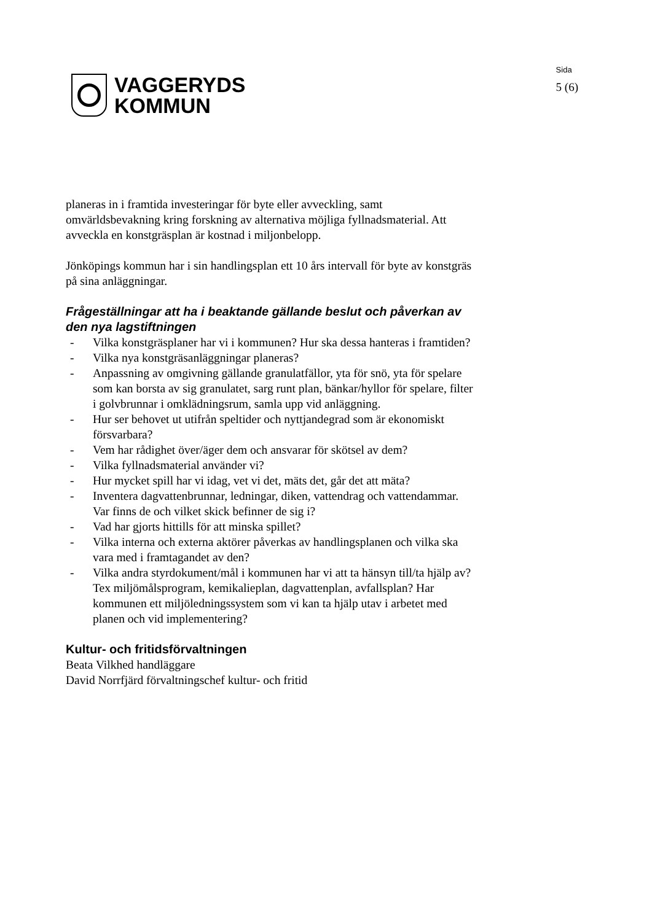VAGGERYDS
KOMMUN
Sida
5 (6)
planeras in i framtida investeringar för byte eller avveckling, samt omvärldsbevakning kring forskning av alternativa möjliga fyllnadsmaterial. Att avveckla en konstgräsplan är kostnad i miljonbelopp.
Jönköpings kommun har i sin handlingsplan ett 10 års intervall för byte av konstgräs på sina anläggningar.
Frågeställningar att ha i beaktande gällande beslut och påverkan av den nya lagstiftningen
- Vilka konstgräsplaner har vi i kommunen? Hur ska dessa hanteras i framtiden?
- Vilka nya konstgräsanläggningar planeras?
- Anpassning av omgivning gällande granulatfällor, yta för snö, yta för spelare som kan borsta av sig granulatet, sarg runt plan, bänkar/hyllor för spelare, filter i golvbrunnar i omklädningsrum, samla upp vid anläggning.
- Hur ser behovet ut utifrån speltider och nyttjandegrad som är ekonomiskt försvarbara?
- Vem har rådighet över/äger dem och ansvarar för skötsel av dem?
- Vilka fyllnadsmaterial använder vi?
- Hur mycket spill har vi idag, vet vi det, mäts det, går det att mäta?
- Inventera dagvattenbrunnar, ledningar, diken, vattendrag och vattendammar. Var finns de och vilket skick befinner de sig i?
- Vad har gjorts hittills för att minska spillet?
- Vilka interna och externa aktörer påverkas av handlingsplanen och vilka ska vara med i framtagandet av den?
- Vilka andra styrdokument/mål i kommunen har vi att ta hänsyn till/ta hjälp av? Tex miljömålsprogram, kemikalieplan, dagvattenplan, avfallsplan? Har kommunen ett miljöledningssystem som vi kan ta hjälp utav i arbetet med planen och vid implementering?
Kultur- och fritidsförvaltningen
Beata Vilkhed handläggare
David Norrfjärd förvaltningschef kultur- och fritid